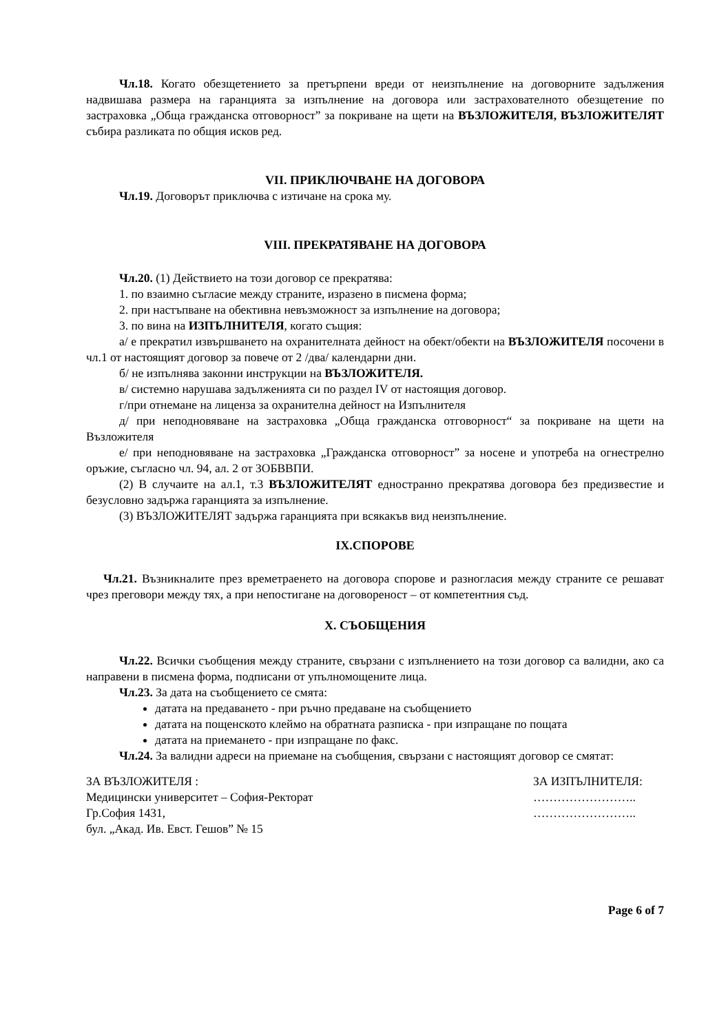Чл.18. Когато обезщетението за претърпени вреди от неизпълнение на договорните задължения надвишава размера на гаранцията за изпълнение на договора или застрахователното обезщетение по застраховка „Обща гражданска отговорност” за покриване на щети на ВЪЗЛОЖИТЕЛЯ, ВЪЗЛОЖИТЕЛЯТ събира разликата по общия исков ред.
VII. ПРИКЛЮЧВАНЕ НА ДОГОВОРА
Чл.19. Договорът приключва с изтичане на срока му.
VIII. ПРЕКРАТЯВАНЕ НА ДОГОВОРА
Чл.20. (1) Действието на този договор се прекратява:
1. по взаимно съгласие между страните, изразено в писмена форма;
2. при настъпване на обективна невъзможност за изпълнение на договора;
3. по вина на ИЗПЪЛНИТЕЛЯ, когато същия:
а/ е прекратил извършването на охранителната дейност на обект/обекти на ВЪЗЛОЖИТЕЛЯ посочени в чл.1 от настоящият договор за повече от 2 /два/ календарни дни.
б/ не изпълнява законни инструкции на ВЪЗЛОЖИТЕЛЯ.
в/ системно нарушава задълженията си по раздел IV от настоящия договор.
г/при отнемане на лиценза за охранителна дейност на Изпълнителя
д/ при неподновяване на застраховка „Обща гражданска отговорност“ за покриване на щети на Възложителя
е/ при неподновяване на застраховка „Гражданска отговорност” за носене и употреба на огнестрелно оръжие, съгласно чл. 94, ал. 2 от ЗОБВВПИ.
(2) В случаите на ал.1, т.3 ВЪЗЛОЖИТЕЛЯТ едностранно прекратява договора без предизвестие и безусловно задържа гаранцията за изпълнение.
(3) ВЪЗЛОЖИТЕЛЯТ задържа гаранцията при всякакъв вид неизпълнение.
IX.СПОРОВЕ
Чл.21. Възникналите през времетраенето на договора спорове и разногласия между страните се решават чрез преговори между тях, а при непостигане на договореност – от компетентния съд.
X. СЪОБЩЕНИЯ
Чл.22. Всички съобщения между страните, свързани с изпълнението на този договор са валидни, ако са направени в писмена форма, подписани от упълномощените лица.
Чл.23. За дата на съобщението се смята:
датата на предаването - при ръчно предаване на съобщението
датата на пощенското клеймо на обратната разписка - при изпращане по пощата
датата на приемането - при изпращане по факс.
Чл.24. За валидни адреси на приемане на съобщения, свързани с настоящият договор се смятат:
ЗА ВЪЗЛОЖИТЕЛЯ :
Медицински университет – София-Ректорат
Гр.София 1431,
бул. „Акад. Ив. Евст. Гешов” № 15
ЗА ИЗПЪЛНИТЕЛЯ:
……………………..
……………………..
Page 6 of 7